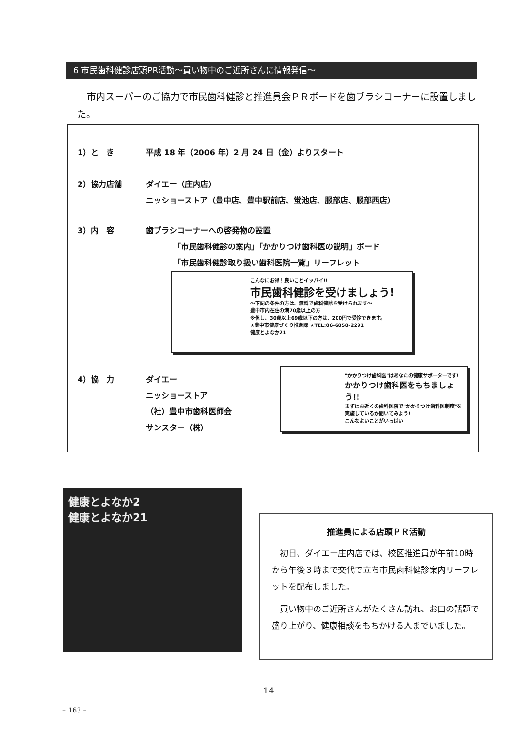6 市民歯科健診店頭PR活動～買い物中のご近所さんに情報発信～
市内スーパーのご協力で市民歯科健診と推進員会ＰＲボードを歯ブラシコーナーに設置しました。
1）と　き 平成 18 年（2006 年）2 月 24 日（金）よりスタート
2）協力店舗 ダイエー（庄内店）
ニッショーストア（豊中店、豊中駅前店、蛍池店、服部店、服部西店）
3）内　容 歯ブラシコーナーへの啓発物の設置
　　　　「市民歯科健診の案内」「かかりつけ歯科医の説明」ボード
　　　　「市民歯科健診取り扱い歯科医院一覧」リーフレット
こんなにお得！良いことイッパイ!!
市民歯科健診を受けましょう!
～下記の条件の方は、無料で歯科健診を受けられます～
豊中市内在住の満70歳以上の方
※但し、30歳以上69歳以下の方は、200円で受診できます。
★豊中市健康づくり推進課 ★TEL:06-6858-2291
健康とよなか21
4）協　力 ダイエー
ニッショーストア
（社）豊中市歯科医師会
サンスター（株）
"かかりつけ歯科医"はあなたの健康サポーターです!
かかりつけ歯科医をもちましょう!!
まずはお近くの歯科医院で"かかりつけ歯科医制度"を実施しているか聞いてみよう!
こんなよいことがいっぱい
健康とよなか2
健康とよなか21
推進員による店頭ＰＲ活動
初日、ダイエー庄内店では、校区推進員が午前10時から午後３時まで交代で立ち市民歯科健診案内リーフレットを配布しました。
買い物中のご近所さんがたくさん訪れ、お口の話題で盛り上がり、健康相談をもちかける人までいました。
14
– 163 –